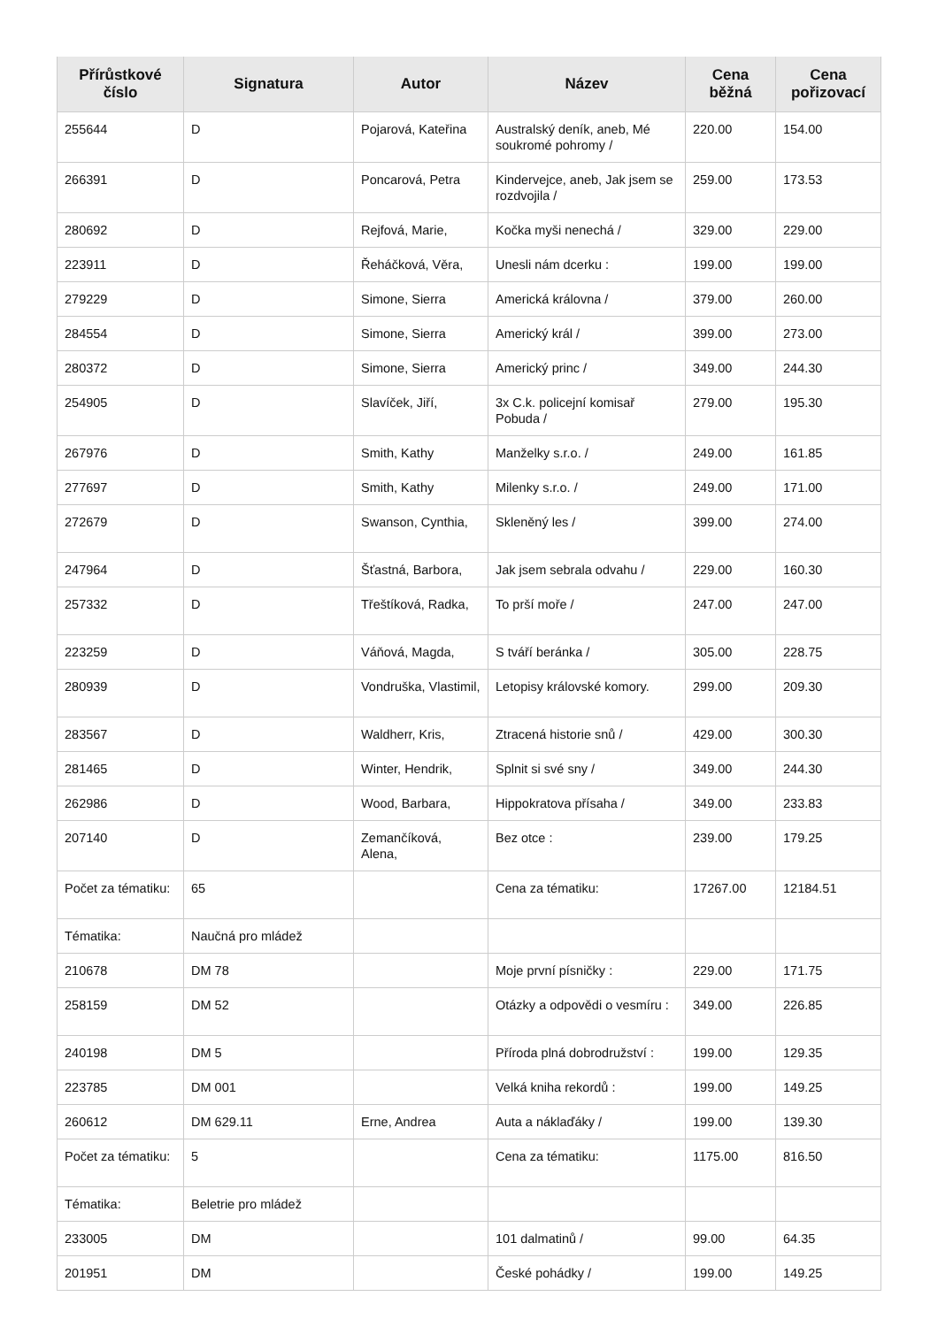| Přírůstkové číslo | Signatura | Autor | Název | Cena běžná | Cena pořizovací |
| --- | --- | --- | --- | --- | --- |
| 255644 | D | Pojarová, Kateřina | Australský deník, aneb, Mé soukromé pohromy / | 220.00 | 154.00 |
| 266391 | D | Poncarová, Petra | Kindervejce, aneb, Jak jsem se rozdvojila / | 259.00 | 173.53 |
| 280692 | D | Rejfová, Marie, | Kočka myši nenechá / | 329.00 | 229.00 |
| 223911 | D | Řeháčková, Věra, | Unesli nám dcerku : | 199.00 | 199.00 |
| 279229 | D | Simone, Sierra | Americká královna / | 379.00 | 260.00 |
| 284554 | D | Simone, Sierra | Americký král / | 399.00 | 273.00 |
| 280372 | D | Simone, Sierra | Americký princ / | 349.00 | 244.30 |
| 254905 | D | Slavíček, Jiří, | 3x C.k. policejní komisař Pobuda / | 279.00 | 195.30 |
| 267976 | D | Smith, Kathy | Manželky s.r.o. / | 249.00 | 161.85 |
| 277697 | D | Smith, Kathy | Milenky s.r.o. / | 249.00 | 171.00 |
| 272679 | D | Swanson, Cynthia, | Skleněný les / | 399.00 | 274.00 |
| 247964 | D | Šťastná, Barbora, | Jak jsem sebrala odvahu / | 229.00 | 160.30 |
| 257332 | D | Třeštíková, Radka, | To prší moře / | 247.00 | 247.00 |
| 223259 | D | Váňová, Magda, | S tváří beránka / | 305.00 | 228.75 |
| 280939 | D | Vondruška, Vlastimil, | Letopisy královské komory. | 299.00 | 209.30 |
| 283567 | D | Waldherr, Kris, | Ztracená historie snů / | 429.00 | 300.30 |
| 281465 | D | Winter, Hendrik, | Splnit si své sny / | 349.00 | 244.30 |
| 262986 | D | Wood, Barbara, | Hippokratova přísaha / | 349.00 | 233.83 |
| 207140 | D | Zemančíková, Alena, | Bez otce : | 239.00 | 179.25 |
| Počet za tématiku: | 65 | | Cena za tématiku: | 17267.00 | 12184.51 |
| Tématika: | Naučná pro mládež | | | | |
| 210678 | DM 78 | | Moje první písničky : | 229.00 | 171.75 |
| 258159 | DM 52 | | Otázky a odpovědi o vesmíru : | 349.00 | 226.85 |
| 240198 | DM 5 | | Příroda plná dobrodružství : | 199.00 | 129.35 |
| 223785 | DM 001 | | Velká kniha rekordů : | 199.00 | 149.25 |
| 260612 | DM 629.11 | Erne, Andrea | Auta a náklaďáky / | 199.00 | 139.30 |
| Počet za tématiku: | 5 | | Cena za tématiku: | 1175.00 | 816.50 |
| Tématika: | Beletrie pro mládež | | | | |
| 233005 | DM | | 101 dalmatinů / | 99.00 | 64.35 |
| 201951 | DM | | České pohádky / | 199.00 | 149.25 |